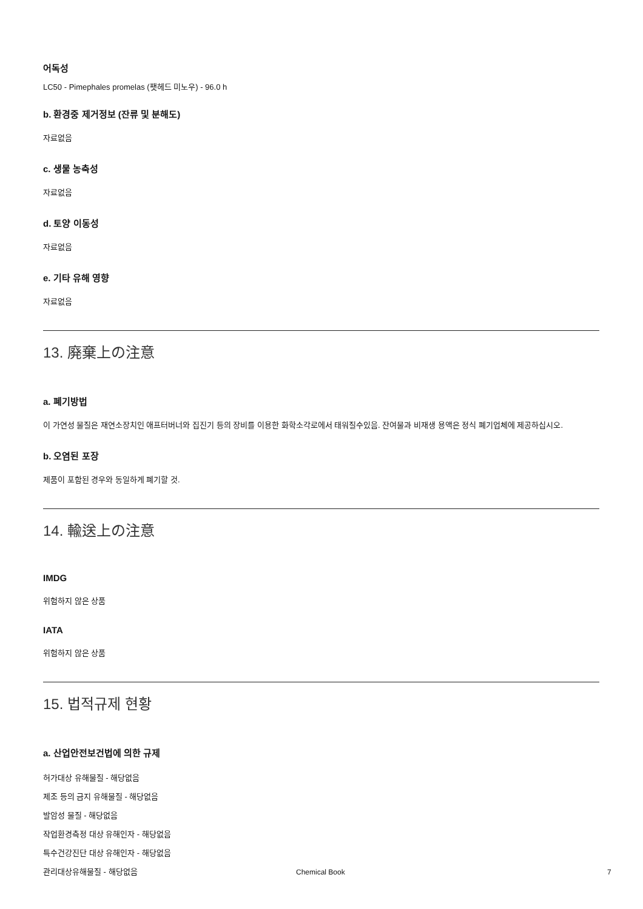어독성
LC50 - Pimephales promelas (팻헤드 미노우) - 96.0 h
b. 환경중 제거정보 (잔류 및 분해도)
자료없음
c. 생물 농축성
자료없음
d. 토양 이동성
자료없음
e. 기타 유해 영향
자료없음
13. 廃棄上の注意
a. 폐기방법
이 가연성 물질은 재연소장치인 애프터버너와 집진기 등의 장비를 이용한 화학소각로에서 태워질수있음. 잔여물과 비재생 용액은 정식 폐기업체에 제공하십시오.
b. 오염된 포장
제품이 포함된 경우와 동일하게 폐기할 것.
14. 輸送上の注意
IMDG
위험하지 않은 상품
IATA
위험하지 않은 상품
15. 법적규제 현황
a. 산업안전보건법에 의한 규제
허가대상 유해물질 - 해당없음
제조 등의 금지 유해물질 - 해당없음
발암성 물질 - 해당없음
작업환경측정 대상 유해인자 - 해당없음
특수건강진단 대상 유해인자 - 해당없음
관리대상유해물질 - 해당없음
Chemical Book 7